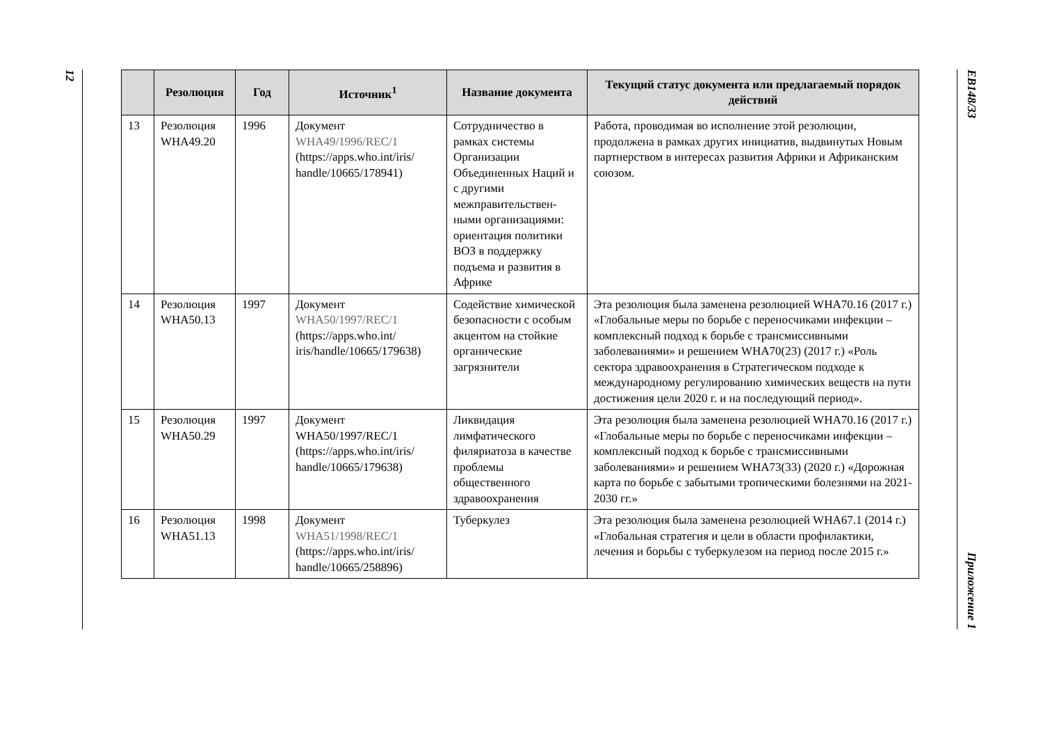12
| | Резолюция | Год | Источник<sup>1</sup> | Название документа | Текущий статус документа или предлагаемый порядок действий |
| --- | --- | --- | --- | --- | --- |
| 13 | Резолюция WHA49.20 | 1996 | Документ WHA49/1996/REC/1 (https://apps.who.int/iris/ handle/10665/178941) | Сотрудничество в рамках системы Организации Объединенных Наций и с другими межправительствен-ными организациями: ориентация политики ВОЗ в поддержку подъема и развития в Африке | Работа, проводимая во исполнение этой резолюции, продолжена в рамках других инициатив, выдвинутых Новым партнерством в интересах развития Африки и Африканским союзом. |
| 14 | Резолюция WHA50.13 | 1997 | Документ WHA50/1997/REC/1 (https://apps.who.int/ iris/handle/10665/179638) | Содействие химической безопасности с особым акцентом на стойкие органические загрязнители | Эта резолюция была заменена резолюцией WHA70.16 (2017 г.) «Глобальные меры по борьбе с переносчиками инфекции – комплексный подход к борьбе с трансмиссивными заболеваниями» и решением WHA70(23) (2017 г.) «Роль сектора здравоохранения в Стратегическом подходе к международному регулированию химических веществ на пути достижения цели 2020 г. и на последующий период». |
| 15 | Резолюция WHA50.29 | 1997 | Документ WHA50/1997/REC/1 (https://apps.who.int/iris/ handle/10665/179638) | Ликвидация лимфатического филяриатоза в качестве проблемы общественного здравоохранения | Эта резолюция была заменена резолюцией WHA70.16 (2017 г.) «Глобальные меры по борьбе с переносчиками инфекции – комплексный подход к борьбе с трансмиссивными заболеваниями» и решением WHA73(33) (2020 г.) «Дорожная карта по борьбе с забытыми тропическими болезнями на 2021-2030 гг.» |
| 16 | Резолюция WHA51.13 | 1998 | Документ WHA51/1998/REC/1 (https://apps.who.int/iris/ handle/10665/258896) | Туберкулез | Эта резолюция была заменена резолюцией WHA67.1 (2014 г.) «Глобальная стратегия и цели в области профилактики, лечения и борьбы с туберкулезом на период после 2015 г.» |
EB148/33
Приложение 1